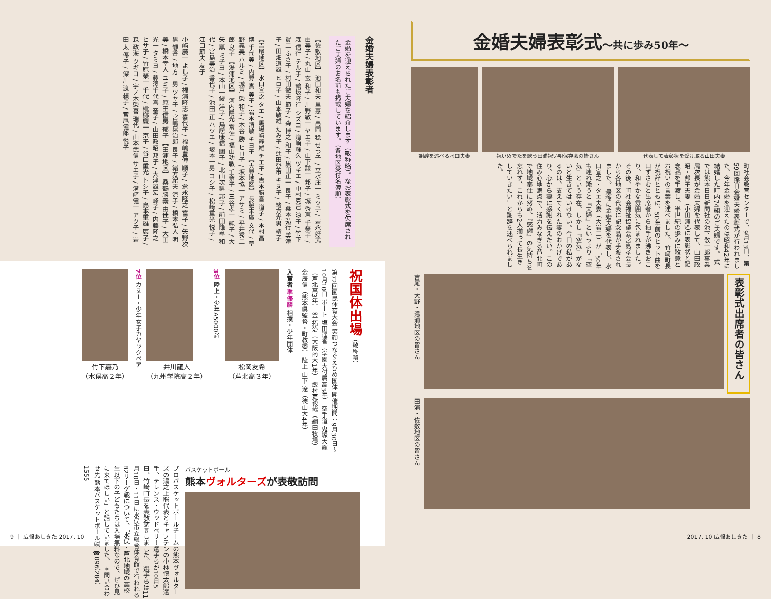金婚夫婦表彰者
金婚を迎えられたご夫婦を紹介します（敬称略）。なお表彰式を欠席されたご夫婦のお名前も掲載しています。（各地区受付名簿順）
【佐敷地区】 池田和夫 里惠 / 高岡 稔 せつ子 / 立水庄一 ミツ子 / 岩永好武 由美子 / 丸山 玄 和子 / 川野敏一 ヤエ子 / 山下謙一 邦子 / 城 秀憲 千榮子 / 森 信行 テル子 / 鶴坂隆行 シズコ / 道﨑輝久 ツギエ / 中村克己 涼子 / 竹下賢二 ふさ子 / 村田徹夫 節子 / 森 博之 和子 / 黒田正一 良子 / 桑本弘行 美津子 / 田畑道雄 ヒロ子 / 山本敏雄 たみ子 / 辻田登市 キヌ子 / 緒方光男 靖子
【吉尾地区】 水口宣之 タエ / 馬場﨑靜雄 チエ子 / 吉本勝喜 道子 / 本村昌博 千代美 / 内野 實 美子 / 岩本清敏 キヨ子 【大野地区】 長脇末廣 文代 / 草野義美 ハルミ / 城戸 榮 和子 / 木谷 勝 ヒロ子 / 坂本協一 アサミ / 平井秀二郎 良子 【湯浦地区】 河内陽光 富佐 / 福山功敏 壬奈子 / 三谷孝一 純子 / 大矢 薫 ミチヨ / 本山一俊 洋子 / 鳥居康信 國子 / 北山次男 邦子 / 前田隆章 和代 / 宮島美治 香代子 / 池田 正 ハツエ / 坂本一男 ヨシ子 / 松﨑重光 悦子 / 江口節夫 友子
小﨑廣一 よし子 / 福浦隆志 喜代子 / 福嶋豊伸 順子 / 倉永隆之 富子 / 矢野次男 靜香 / 地方三男 ツヤ子 / 宮嶋晃治郎 良子 / 緒方紀夫 涼子 / 橋本弘人 明美 / 橋本幸人 ユミ子 / 原田信房 郁子 【田浦地区】 桑鶴勝義 由佳子 / 大田光一 タミヨ / 藤澤千代喜 奎子 / 山田政昭 邦子 / 大津雄宏 峰子 / 内藤隆之 ヒサ子 / 竹原榮一 千代 / 枇榔慶一 京子 / 谷口重光 トシ子 / 島本重雄 康子 / 森 政海 ツギヨ / 宇ノ木榮喜 瑞代 / 山本武信 サエ子 / 溝﨑健一 アツ子 / 岩田 太 優子 / 深川 渡 頼子 / 宮尾健郎 悦子
祝国体出場（敬称略）
第72回国民体育大会 笑顔つなぐえひめ国体 開催期間：9月30日～10月10日 ボート 塩田遥香（学園大付属高3年） 空手道 鬼塚大輝（芦北高3年） 釜 拓治（大阪商大1年） 飯村吏毅哉（綱田牧場） 金辰信（熊本県監督・町教委） 陸上 山下 遼（徳山大4年）
入賞者 準優勝 相撲・少年団体
松岡友希
（芦北高３年）
3位 陸上・少年A5000㍍
井川龍人
（九州学院高２年）
7位 カヌー・少年女子カヤックペア
竹下嘉乃
（水俣高２年）
バスケットボール
熊本ヴォルターズが表敬訪問
プロバスケットボールチームの熊本ヴォルターズの湯之上聡代表とキャプテンの小林慎太郎選手、テレンス・ウッドベリー選手らが10月5日、竹﨑町長を表敬訪問しました。 選手らは11月10日・11日に水俣市立総合体育館で行われるB2リーグ戦について、「水俣・芦北地域の高校生以下の子どもたちは入場無料なので、ぜひ見に来てほしい」と話していました。 ＊問い合わせ先 熊本バスケットボール㈱ ☎096（284）1555
9 ｜ 広報あしきた 2017. 10
金婚夫婦表彰式～共に歩み50年～
謝辞を述べる水口夫妻 祝いめでたを歌う田浦祝い唄保存会の皆さん
代表して表彰状を受け取る山田夫妻
町社会教育センターで、9月13日、第59回熊日金婚夫婦表彰式が行われました。今年金婚を迎えたのは昭和42年に結婚した町内74組のご夫婦です。 式では熊本日日新聞社の池下敬一郎事業局次長が金婚夫婦を代表して、山田政昭・邦子夫妻（小田浦5）に表彰状と記念品を手渡し、半世紀の歩みに敬意とお祝いの言葉を述べました。 竹﨑町長が祝辞とともに、50年前のヒット曲を口ずさむと出席者から拍手が沸きおこり、和やかな雰囲気に包まれました。 その後、町社会福祉協議会宮島孝会長から各地区の代表に記念品が手渡されました。 最後に金婚夫婦を代表し、水口宣之・タエ夫妻（大岩二）が「50年も連れ添うと『夫婦』というより『空気』という存在。しかし『空気』がないと生きてはいけない。今日の私があるのは、支えてくれた妻のおかげであり、心から妻に感謝を伝えたい。この住み心地満点で、活力みなぎる芦北町で地域奉仕に努め、『感謝』の気持ちを忘れず、これからも2人揃って長生きしていきたい」と謝辞を述べられました。
吉尾・大野・湯浦地区の皆さん
表彰式出席者の皆さん
田浦・佐敷地区の皆さん
2017. 10 広報あしきた ｜ 8